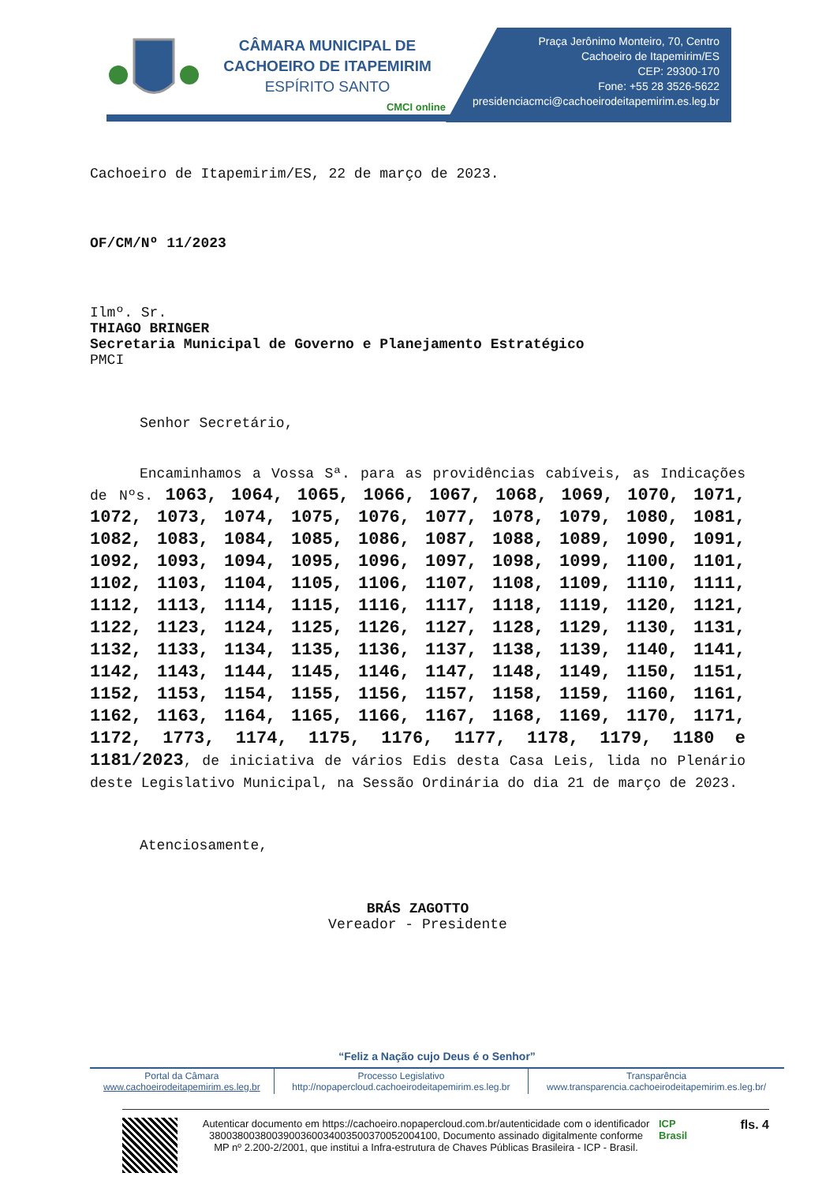CÂMARA MUNICIPAL DE
CACHOEIRO DE ITAPEMIRIM
ESPÍRITO SANTO
CMCI online
Praça Jerônimo Monteiro, 70, Centro
Cachoeiro de Itapemirim/ES
CEP: 29300-170
Fone: +55 28 3526-5622
presidenciacmci@cachoeirodeitapemirim.es.leg.br
Cachoeiro de Itapemirim/ES, 22 de março de 2023.
OF/CM/Nº 11/2023
Ilmº. Sr.
THIAGO BRINGER
Secretaria Municipal de Governo e Planejamento Estratégico
PMCI
Senhor Secretário,
Encaminhamos a Vossa Sª. para as providências cabíveis, as Indicações de Nºs. 1063, 1064, 1065, 1066, 1067, 1068, 1069, 1070, 1071, 1072, 1073, 1074, 1075, 1076, 1077, 1078, 1079, 1080, 1081, 1082, 1083, 1084, 1085, 1086, 1087, 1088, 1089, 1090, 1091, 1092, 1093, 1094, 1095, 1096, 1097, 1098, 1099, 1100, 1101, 1102, 1103, 1104, 1105, 1106, 1107, 1108, 1109, 1110, 1111, 1112, 1113, 1114, 1115, 1116, 1117, 1118, 1119, 1120, 1121, 1122, 1123, 1124, 1125, 1126, 1127, 1128, 1129, 1130, 1131, 1132, 1133, 1134, 1135, 1136, 1137, 1138, 1139, 1140, 1141, 1142, 1143, 1144, 1145, 1146, 1147, 1148, 1149, 1150, 1151, 1152, 1153, 1154, 1155, 1156, 1157, 1158, 1159, 1160, 1161, 1162, 1163, 1164, 1165, 1166, 1167, 1168, 1169, 1170, 1171, 1172, 1773, 1174, 1175, 1176, 1177, 1178, 1179, 1180 e 1181/2023, de iniciativa de vários Edis desta Casa Leis, lida no Plenário deste Legislativo Municipal, na Sessão Ordinária do dia 21 de março de 2023.
Atenciosamente,
BRÁS ZAGOTTO
Vereador - Presidente
“Feliz a Nação cujo Deus é o Senhor”
| Portal da Câmara www.cachoeirodeitapemirim.es.leg.br | Processo Legislativo http://nopapercloud.cachoeirodeitapemirim.es.leg.br | Transparência www.transparencia.cachoeirodeitapemirim.es.leg.br/ |
Autenticar documento em https://cachoeiro.nopapercloud.com.br/autenticidade com o identificador 3800380038003900360034003500370052004100, Documento assinado digitalmente conforme MP nº 2.200-2/2001, que institui a Infra-estrutura de Chaves Públicas Brasileira - ICP - Brasil.
ICP Brasil
fls. 4